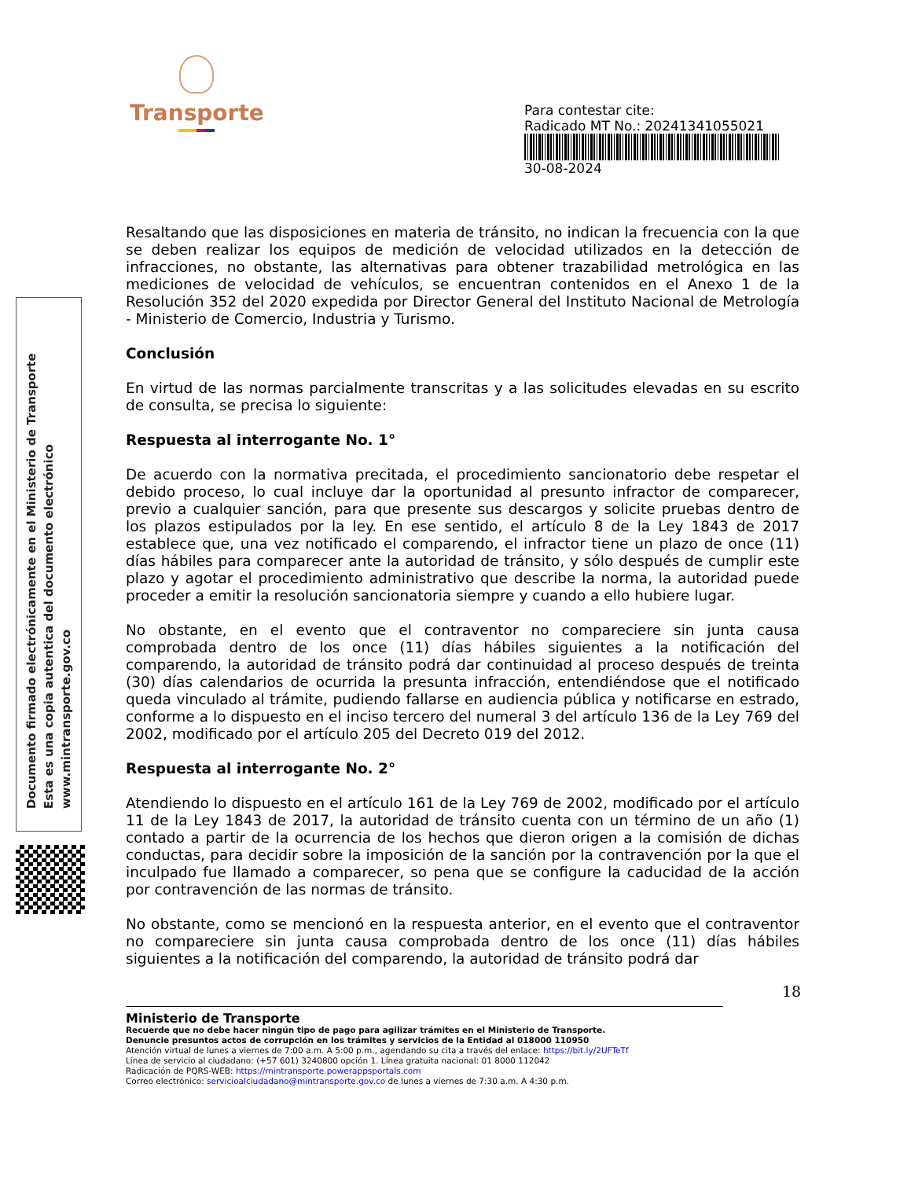Transporte
Para contestar cite:
Radicado MT No.: 20241341055021
30-08-2024
Documento firmado electrónicamente en el Ministerio de Transporte
Esta es una copia autentica del documento electrónico
www.mintransporte.gov.co
Resaltando que las disposiciones en materia de tránsito, no indican la frecuencia con la que se deben realizar los equipos de medición de velocidad utilizados en la detección de infracciones, no obstante, las alternativas para obtener trazabilidad metrológica en las mediciones de velocidad de vehículos, se encuentran contenidos en el Anexo 1 de la Resolución 352 del 2020 expedida por Director General del Instituto Nacional de Metrología - Ministerio de Comercio, Industria y Turismo.
Conclusión
En virtud de las normas parcialmente transcritas y a las solicitudes elevadas en su escrito de consulta, se precisa lo siguiente:
Respuesta al interrogante No. 1°
De acuerdo con la normativa precitada, el procedimiento sancionatorio debe respetar el debido proceso, lo cual incluye dar la oportunidad al presunto infractor de comparecer, previo a cualquier sanción, para que presente sus descargos y solicite pruebas dentro de los plazos estipulados por la ley. En ese sentido, el artículo 8 de la Ley 1843 de 2017 establece que, una vez notificado el comparendo, el infractor tiene un plazo de once (11) días hábiles para comparecer ante la autoridad de tránsito, y sólo después de cumplir este plazo y agotar el procedimiento administrativo que describe la norma, la autoridad puede proceder a emitir la resolución sancionatoria siempre y cuando a ello hubiere lugar.
No obstante, en el evento que el contraventor no compareciere sin junta causa comprobada dentro de los once (11) días hábiles siguientes a la notificación del comparendo, la autoridad de tránsito podrá dar continuidad al proceso después de treinta (30) días calendarios de ocurrida la presunta infracción, entendiéndose que el notificado queda vinculado al trámite, pudiendo fallarse en audiencia pública y notificarse en estrado, conforme a lo dispuesto en el inciso tercero del numeral 3 del artículo 136 de la Ley 769 del 2002, modificado por el artículo 205 del Decreto 019 del 2012.
Respuesta al interrogante No. 2°
Atendiendo lo dispuesto en el artículo 161 de la Ley 769 de 2002, modificado por el artículo 11 de la Ley 1843 de 2017, la autoridad de tránsito cuenta con un término de un año (1) contado a partir de la ocurrencia de los hechos que dieron origen a la comisión de dichas conductas, para decidir sobre la imposición de la sanción por la contravención por la que el inculpado fue llamado a comparecer, so pena que se configure la caducidad de la acción por contravención de las normas de tránsito.
No obstante, como se mencionó en la respuesta anterior, en el evento que el contraventor no compareciere sin junta causa comprobada dentro de los once (11) días hábiles siguientes a la notificación del comparendo, la autoridad de tránsito podrá dar
18
Ministerio de Transporte
Recuerde que no debe hacer ningún tipo de pago para agilizar trámites en el Ministerio de Transporte.
Denuncie presuntos actos de corrupción en los trámites y servicios de la Entidad al 018000 110950
Atención virtual de lunes a viernes de 7:00 a.m. A 5:00 p.m., agendando su cita a través del enlace: https://bit.ly/2UFTeTf
Línea de servicio al ciudadano: (+57 601) 3240800 opción 1. Línea gratuita nacional: 01 8000 112042
Radicación de PQRS-WEB: https://mintransporte.powerappsportals.com
Correo electrónico: servicioalciudadano@mintransporte.gov.co de lunes a viernes de 7:30 a.m. A 4:30 p.m.